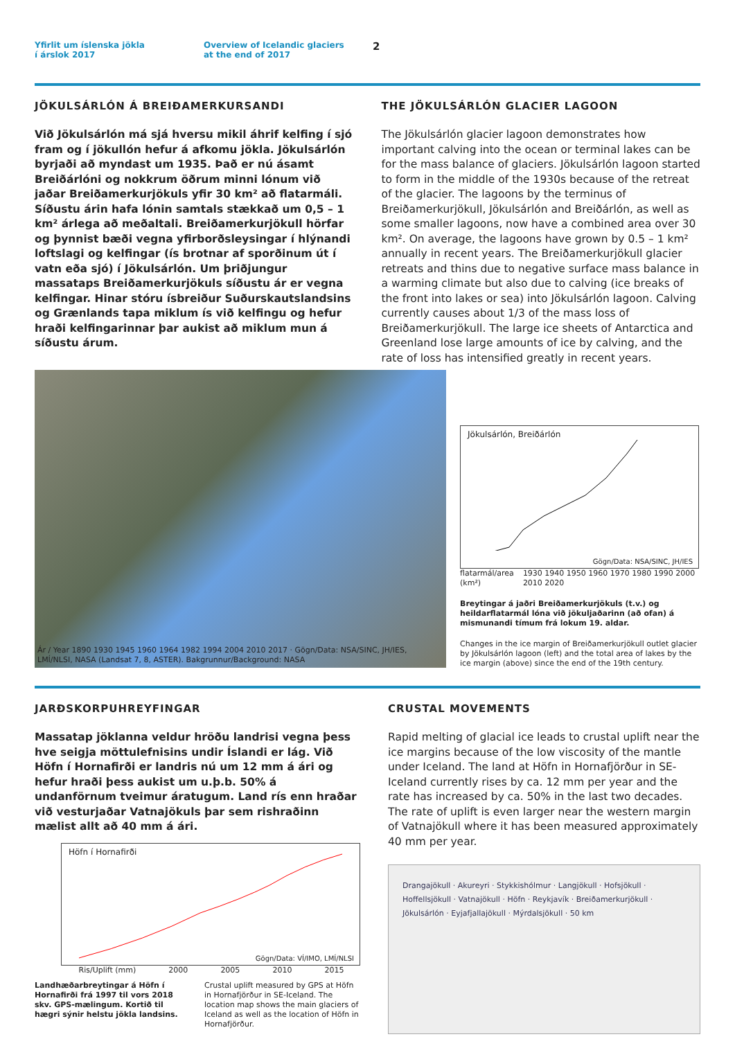Yfirlit um íslenska jökla
í árslok 2017
Overview of Icelandic glaciers
at the end of 2017
2
JÖKULSÁRLÓN Á BREIÐAMERKURSANDI
Við Jökulsárlón má sjá hversu mikil áhrif kelfing í sjó fram og í jökullón hefur á afkomu jökla. Jökulsárlón byrjaði að myndast um 1935. Það er nú ásamt Breiðárlóni og nokkrum öðrum minni lónum við jaðar Breiðamerkurjökuls yfir 30 km² að flatarmáli. Síðustu árin hafa lónin samtals stækkað um 0,5 – 1 km² árlega að meðaltali. Breiðamerkurjökull hörfar og þynnist bæði vegna yfirborðsleysingar í hlýnandi loftslagi og kelfingar (ís brotnar af sporðinum út í vatn eða sjó) í Jökulsárlón. Um þriðjungur massataps Breiðamerkurjökuls síðustu ár er vegna kelfingar. Hinar stóru ísbreiður Suðurskautslandsins og Grænlands tapa miklum ís við kelfingu og hefur hraði kelfingarinnar þar aukist að miklum mun á síðustu árum.
THE JÖKULSÁRLÓN GLACIER LAGOON
The Jökulsárlón glacier lagoon demonstrates how important calving into the ocean or terminal lakes can be for the mass balance of glaciers. Jökulsárlón lagoon started to form in the middle of the 1930s because of the retreat of the glacier. The lagoons by the terminus of Breiðamerkurjökull, Jökulsárlón and Breiðárlón, as well as some smaller lagoons, now have a combined area over 30 km². On average, the lagoons have grown by 0.5 – 1 km² annually in recent years. The Breiðamerkurjökull glacier retreats and thins due to negative surface mass balance in a warming climate but also due to calving (ice breaks of the front into lakes or sea) into Jökulsárlón lagoon. Calving currently causes about 1/3 of the mass loss of Breiðamerkurjökull. The large ice sheets of Antarctica and Greenland lose large amounts of ice by calving, and the rate of loss has intensified greatly in recent years.
Ár / Year 1890 1930 1945 1960 1964 1982 1994 2004 2010 2017 · Gögn/Data: NSA/SINC, JH/IES, LMÍ/NLSI, NASA (Landsat 7, 8, ASTER). Bakgrunnur/Background: NASA
Jökulsárlón, Breiðárlón
Gögn/Data: NSA/SINC, JH/IES
flatarmál/area (km²) 1930 1940 1950 1960 1970 1980 1990 2000 2010 2020
Breytingar á jaðri Breiðamerkurjökuls (t.v.) og heildarflatarmál lóna við jökuljaðarinn (að ofan) á mismunandi tímum frá lokum 19. aldar.
Changes in the ice margin of Breiðamerkurjökull outlet glacier by Jökulsárlón lagoon (left) and the total area of lakes by the ice margin (above) since the end of the 19th century.
JARÐSKORPUHREYFINGAR
Massatap jöklanna veldur hröðu landrisi vegna þess hve seigja möttulefnisins undir Íslandi er lág. Við Höfn í Hornafirði er landris nú um 12 mm á ári og hefur hraði þess aukist um u.þ.b. 50% á undanförnum tveimur áratugum. Land rís enn hraðar við vesturjaðar Vatnajökuls þar sem rishraðinn mælist allt að 40 mm á ári.
Höfn í Hornafirði
Gögn/Data: VÍ/IMO, LMÍ/NLSI
Ris/Uplift (mm) 2000 2005 2010 2015
Landhæðarbreytingar á Höfn í Hornafirði frá 1997 til vors 2018 skv. GPS-mælingum. Kortið til hægri sýnir helstu jökla landsins.
Crustal uplift measured by GPS at Höfn in Hornafjörður in SE-Iceland. The location map shows the main glaciers of Iceland as well as the location of Höfn in Hornafjörður.
CRUSTAL MOVEMENTS
Rapid melting of glacial ice leads to crustal uplift near the ice margins because of the low viscosity of the mantle under Iceland. The land at Höfn in Hornafjörður in SE-Iceland currently rises by ca. 12 mm per year and the rate has increased by ca. 50% in the last two decades. The rate of uplift is even larger near the western margin of Vatnajökull where it has been measured approximately 40 mm per year.
Drangajökull · Akureyri · Stykkishólmur · Langjökull · Hofsjökull · Hoffellsjökull · Vatnajökull · Höfn · Reykjavík · Breiðamerkurjökull · Jökulsárlón · Eyjafjallajökull · Mýrdalsjökull · 50 km